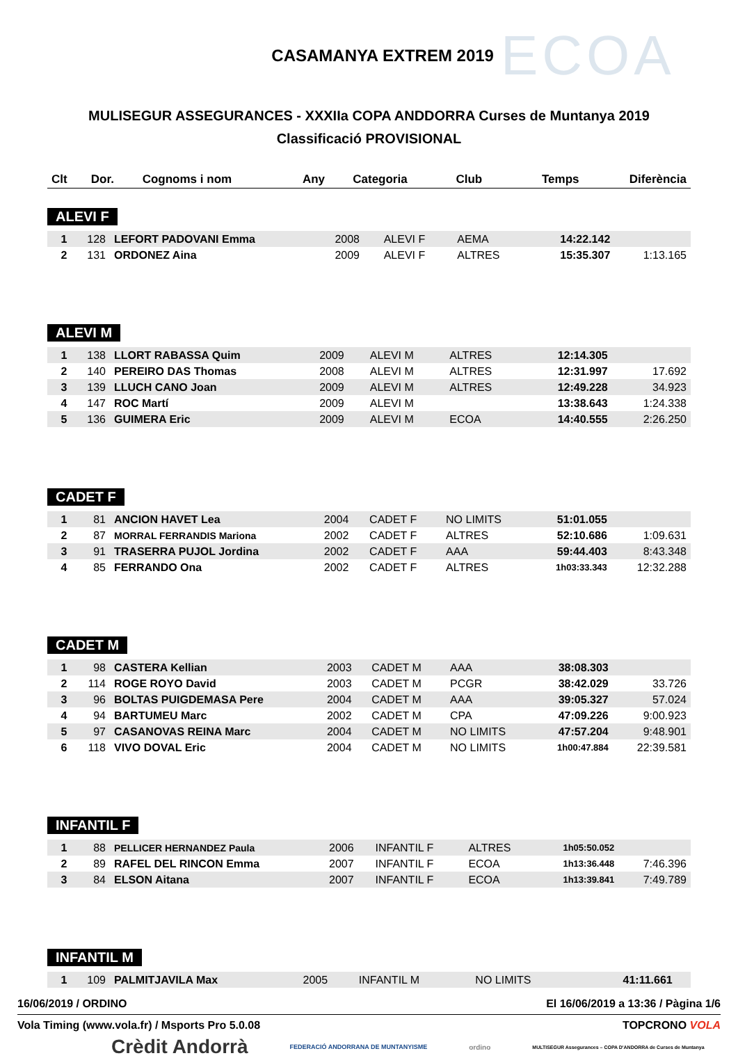CASAMANYA EXTREM 2019
ECOA
MULISEGUR ASSEGURANCES - XXXIIa COPA ANDDORRA Curses de Muntanya 2019
Classificació PROVISIONAL
| Clt | Dor. | Cognoms i nom | Any | Categoria | Club | Temps | Diferència |
| --- | --- | --- | --- | --- | --- | --- | --- |
ALEVI F
| 1 | 128 | LEFORT PADOVANI Emma | 2008 | ALEVI F | AEMA | 14:22.142 | |
| 2 | 131 | ORDONEZ Aina | 2009 | ALEVI F | ALTRES | 15:35.307 | 1:13.165 |
ALEVI M
| 1 | 138 | LLORT RABASSA Quim | 2009 | ALEVI M | ALTRES | 12:14.305 | |
| 2 | 140 | PEREIRO DAS Thomas | 2008 | ALEVI M | ALTRES | 12:31.997 | 17.692 |
| 3 | 139 | LLUCH CANO Joan | 2009 | ALEVI M | ALTRES | 12:49.228 | 34.923 |
| 4 | 147 | ROC Martí | 2009 | ALEVI M | | 13:38.643 | 1:24.338 |
| 5 | 136 | GUIMERA Eric | 2009 | ALEVI M | ECOA | 14:40.555 | 2:26.250 |
CADET F
| 1 | 81 | ANCION HAVET Lea | 2004 | CADET F | NO LIMITS | 51:01.055 | |
| 2 | 87 | MORRAL FERRANDIS Mariona | 2002 | CADET F | ALTRES | 52:10.686 | 1:09.631 |
| 3 | 91 | TRASERRA PUJOL Jordina | 2002 | CADET F | AAA | 59:44.403 | 8:43.348 |
| 4 | 85 | FERRANDO Ona | 2002 | CADET F | ALTRES | 1h03:33.343 | 12:32.288 |
CADET M
| 1 | 98 | CASTERA Kellian | 2003 | CADET M | AAA | 38:08.303 | |
| 2 | 114 | ROGE ROYO David | 2003 | CADET M | PCGR | 38:42.029 | 33.726 |
| 3 | 96 | BOLTAS PUIGDEMASA Pere | 2004 | CADET M | AAA | 39:05.327 | 57.024 |
| 4 | 94 | BARTUMEU Marc | 2002 | CADET M | CPA | 47:09.226 | 9:00.923 |
| 5 | 97 | CASANOVAS REINA Marc | 2004 | CADET M | NO LIMITS | 47:57.204 | 9:48.901 |
| 6 | 118 | VIVO DOVAL Eric | 2004 | CADET M | NO LIMITS | 1h00:47.884 | 22:39.581 |
INFANTIL F
| 1 | 88 | PELLICER HERNANDEZ Paula | 2006 | INFANTIL F | ALTRES | 1h05:50.052 | |
| 2 | 89 | RAFEL DEL RINCON Emma | 2007 | INFANTIL F | ECOA | 1h13:36.448 | 7:46.396 |
| 3 | 84 | ELSON Aitana | 2007 | INFANTIL F | ECOA | 1h13:39.841 | 7:49.789 |
INFANTIL M
| 1 | 109 | PALMITJAVILA Max | 2005 | INFANTIL M | NO LIMITS | 41:11.661 | |
16/06/2019 / ORDINO El 16/06/2019 a 13:36 / Pàgina 1/6
Vola Timing (www.vola.fr) / Msports Pro 5.0.08 TOPCRONO VOLA
Crèdit Andorrà FEDERACIÓ ANDORRANA DE MUNTANYISME ordino MULTISEGUR Assegurances – COPA D'ANDORRA de Curses de Muntanya